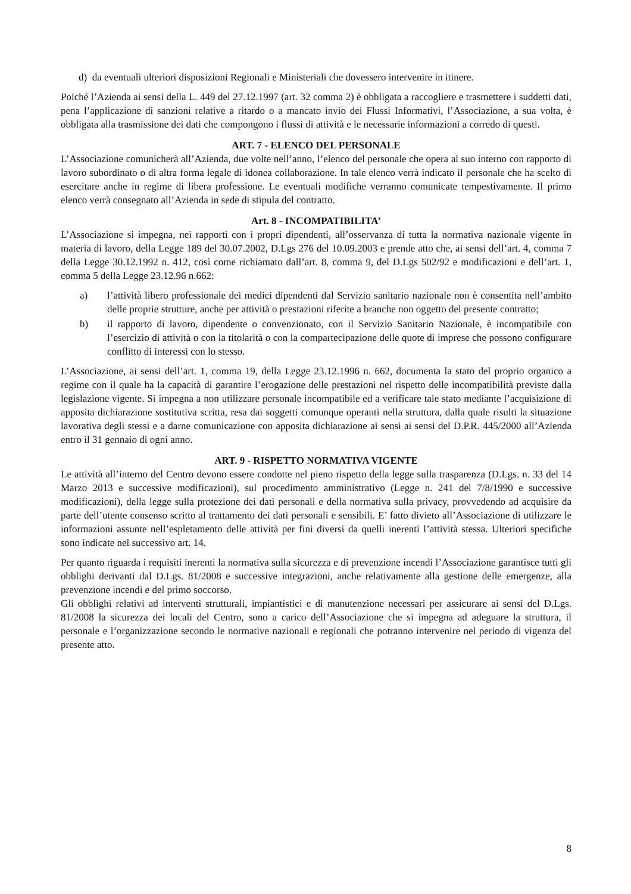d) da eventuali ulteriori disposizioni Regionali e Ministeriali che dovessero intervenire in itinere.
Poiché l’Azienda ai sensi della L. 449 del 27.12.1997 (art. 32 comma 2) è obbligata a raccogliere e trasmettere i suddetti dati, pena l’applicazione di sanzioni relative a ritardo o a mancato invio dei Flussi Informativi, l’Associazione, a sua volta, è obbligata alla trasmissione dei dati che compongono i flussi di attività e le necessarie informazioni a corredo di questi.
ART. 7 - ELENCO DEL PERSONALE
L’Associazione comunicherà all’Azienda, due volte nell’anno, l’elenco del personale che opera al suo interno con rapporto di lavoro subordinato o di altra forma legale di idonea collaborazione. In tale elenco verrà indicato il personale che ha scelto di esercitare anche in regime di libera professione. Le eventuali modifiche verranno comunicate tempestivamente. Il primo elenco verrà consegnato all’Azienda in sede di stipula del contratto.
Art. 8 - INCOMPATIBILITA’
L’Associazione si impegna, nei rapporti con i propri dipendenti, all’osservanza di tutta la normativa nazionale vigente in materia di lavoro, della Legge 189 del 30.07.2002, D.Lgs 276 del 10.09.2003 e prende atto che, ai sensi dell’art. 4, comma 7 della Legge 30.12.1992 n. 412, così come richiamato dall’art. 8, comma 9, del D.Lgs 502/92 e modificazioni e dell’art. 1, comma 5 della Legge 23.12.96 n.662:
a) l’attività libero professionale dei medici dipendenti dal Servizio sanitario nazionale non è consentita nell’ambito delle proprie strutture, anche per attività o prestazioni riferite a branche non oggetto del presente contratto;
b) il rapporto di lavoro, dipendente o convenzionato, con il Servizio Sanitario Nazionale, è incompatibile con l’esercizio di attività o con la titolarità o con la compartecipazione delle quote di imprese che possono configurare conflitto di interessi con lo stesso.
L’Associazione, ai sensi dell’art. 1, comma 19, della Legge 23.12.1996 n. 662, documenta la stato del proprio organico a regime con il quale ha la capacità di garantire l’erogazione delle prestazioni nel rispetto delle incompatibilità previste dalla legislazione vigente. Si impegna a non utilizzare personale incompatibile ed a verificare tale stato mediante l’acquisizione di apposita dichiarazione sostitutiva scritta, resa dai soggetti comunque operanti nella struttura, dalla quale risulti la situazione lavorativa degli stessi e a darne comunicazione con apposita dichiarazione ai sensi ai sensi del D.P.R. 445/2000 all’Azienda entro il 31 gennaio di ogni anno.
ART. 9 - RISPETTO NORMATIVA VIGENTE
Le attività all’interno del Centro devono essere condotte nel pieno rispetto della legge sulla trasparenza (D.Lgs. n. 33 del 14 Marzo 2013 e successive modificazioni), sul procedimento amministrativo (Legge n. 241 del 7/8/1990 e successive modificazioni), della legge sulla protezione dei dati personali e della normativa sulla privacy, provvedendo ad acquisire da parte dell’utente consenso scritto al trattamento dei dati personali e sensibili. E’ fatto divieto all’Associazione di utilizzare le informazioni assunte nell’espletamento delle attività per fini diversi da quelli inerenti l’attività stessa. Ulteriori specifiche sono indicate nel successivo art. 14.
Per quanto riguarda i requisiti inerenti la normativa sulla sicurezza e di prevenzione incendi l’Associazione garantisce tutti gli obblighi derivanti dal D.Lgs. 81/2008 e successive integrazioni, anche relativamente alla gestione delle emergenze, alla prevenzione incendi e del primo soccorso.
Gli obblighi relativi ad interventi strutturali, impiantistici e di manutenzione necessari per assicurare ai sensi del D.Lgs. 81/2008 la sicurezza dei locali del Centro, sono a carico dell’Associazione che si impegna ad adeguare la struttura, il personale e l’organizzazione secondo le normative nazionali e regionali che potranno intervenire nel periodo di vigenza del presente atto.
8